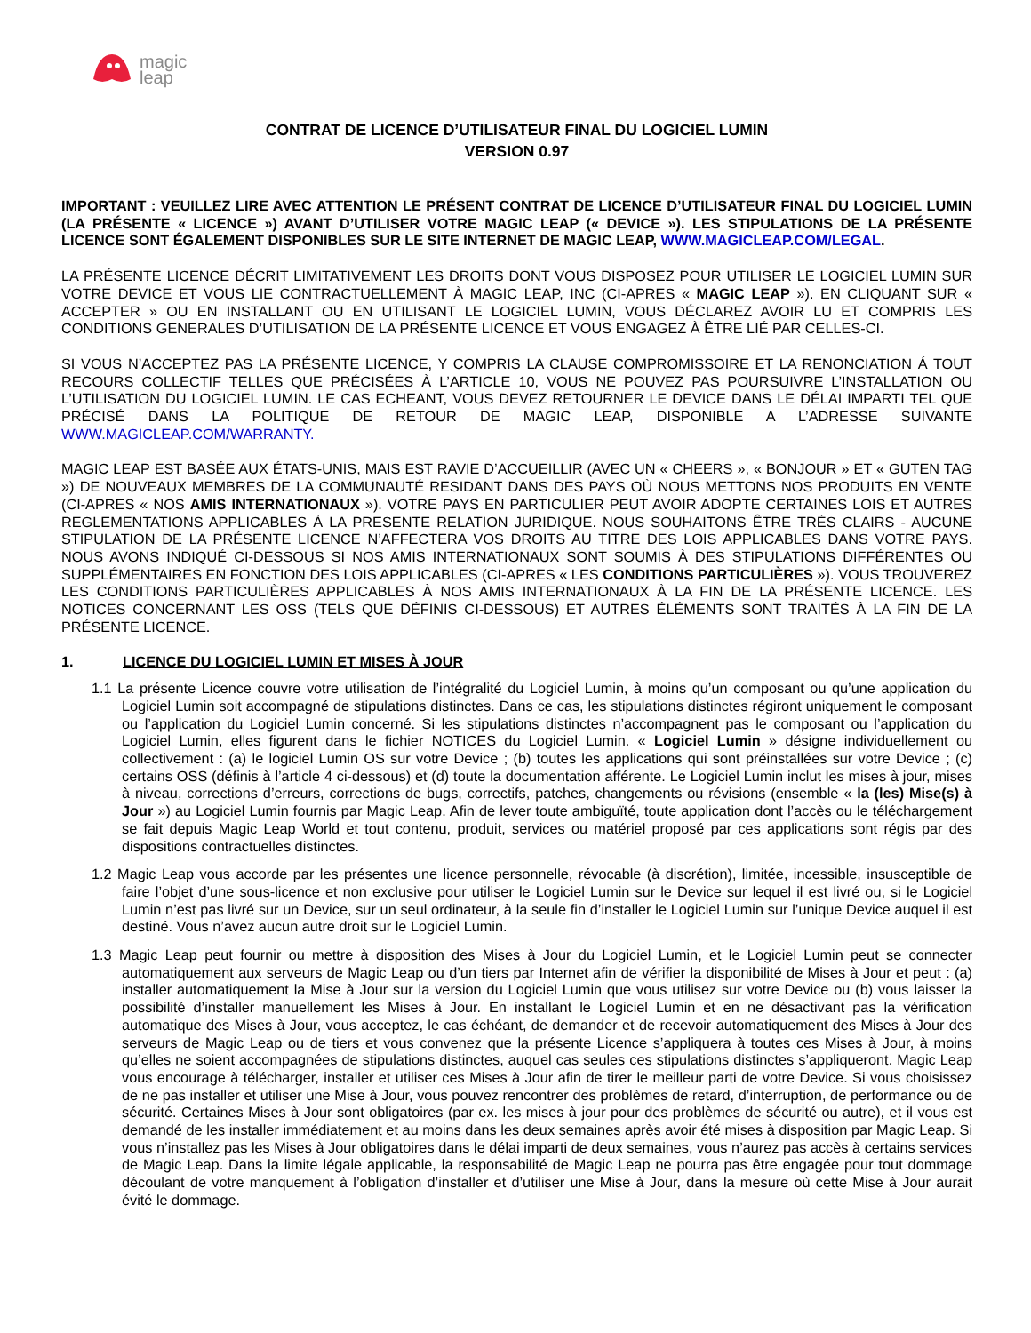magic
leap
CONTRAT DE LICENCE D’UTILISATEUR FINAL DU LOGICIEL LUMIN
VERSION 0.97
IMPORTANT : VEUILLEZ LIRE AVEC ATTENTION LE PRÉSENT CONTRAT DE LICENCE D’UTILISATEUR FINAL DU LOGICIEL LUMIN (LA PRÉSENTE « LICENCE ») AVANT D’UTILISER VOTRE MAGIC LEAP (« DEVICE »). LES STIPULATIONS DE LA PRÉSENTE LICENCE SONT ÉGALEMENT DISPONIBLES SUR LE SITE INTERNET DE MAGIC LEAP, WWW.MAGICLEAP.COM/LEGAL.
LA PRÉSENTE LICENCE DÉCRIT LIMITATIVEMENT LES DROITS DONT VOUS DISPOSEZ POUR UTILISER LE LOGICIEL LUMIN SUR VOTRE DEVICE ET VOUS LIE CONTRACTUELLEMENT À MAGIC LEAP, INC (CI-APRES « MAGIC LEAP »). EN CLIQUANT SUR « ACCEPTER » OU EN INSTALLANT OU EN UTILISANT LE LOGICIEL LUMIN, VOUS DÉCLAREZ AVOIR LU ET COMPRIS LES CONDITIONS GENERALES D’UTILISATION DE LA PRÉSENTE LICENCE ET VOUS ENGAGEZ À ÊTRE LIÉ PAR CELLES-CI.
SI VOUS N’ACCEPTEZ PAS LA PRÉSENTE LICENCE, Y COMPRIS LA CLAUSE COMPROMISSOIRE ET LA RENONCIATION Á TOUT RECOURS COLLECTIF TELLES QUE PRÉCISÉES À L’ARTICLE 10, VOUS NE POUVEZ PAS POURSUIVRE L’INSTALLATION OU L’UTILISATION DU LOGICIEL LUMIN. LE CAS ECHEANT, VOUS DEVEZ RETOURNER LE DEVICE DANS LE DÉLAI IMPARTI TEL QUE PRÉCISÉ DANS LA POLITIQUE DE RETOUR DE MAGIC LEAP, DISPONIBLE A L’ADRESSE SUIVANTE WWW.MAGICLEAP.COM/WARRANTY.
MAGIC LEAP EST BASÉE AUX ÉTATS-UNIS, MAIS EST RAVIE D’ACCUEILLIR (AVEC UN « CHEERS », « BONJOUR » ET « GUTEN TAG ») DE NOUVEAUX MEMBRES DE LA COMMUNAUTÉ RESIDANT DANS DES PAYS OÙ NOUS METTONS NOS PRODUITS EN VENTE (CI-APRES « NOS AMIS INTERNATIONAUX »). VOTRE PAYS EN PARTICULIER PEUT AVOIR ADOPTE CERTAINES LOIS ET AUTRES REGLEMENTATIONS APPLICABLES À LA PRESENTE RELATION JURIDIQUE. NOUS SOUHAITONS ÊTRE TRÈS CLAIRS - AUCUNE STIPULATION DE LA PRÉSENTE LICENCE N’AFFECTERA VOS DROITS AU TITRE DES LOIS APPLICABLES DANS VOTRE PAYS. NOUS AVONS INDIQUÉ CI-DESSOUS SI NOS AMIS INTERNATIONAUX SONT SOUMIS À DES STIPULATIONS DIFFÉRENTES OU SUPPLÉMENTAIRES EN FONCTION DES LOIS APPLICABLES (CI-APRES « LES CONDITIONS PARTICULIÈRES »). VOUS TROUVEREZ LES CONDITIONS PARTICULIÈRES APPLICABLES À NOS AMIS INTERNATIONAUX À LA FIN DE LA PRÉSENTE LICENCE. LES NOTICES CONCERNANT LES OSS (TELS QUE DÉFINIS CI-DESSOUS) ET AUTRES ÉLÉMENTS SONT TRAITÉS À LA FIN DE LA PRÉSENTE LICENCE.
1. LICENCE DU LOGICIEL LUMIN ET MISES À JOUR
1.1 La présente Licence couvre votre utilisation de l’intégralité du Logiciel Lumin, à moins qu’un composant ou qu’une application du Logiciel Lumin soit accompagné de stipulations distinctes. Dans ce cas, les stipulations distinctes régiront uniquement le composant ou l’application du Logiciel Lumin concerné. Si les stipulations distinctes n’accompagnent pas le composant ou l’application du Logiciel Lumin, elles figurent dans le fichier NOTICES du Logiciel Lumin. « Logiciel Lumin » désigne individuellement ou collectivement : (a) le logiciel Lumin OS sur votre Device ; (b) toutes les applications qui sont préinstallées sur votre Device ; (c) certains OSS (définis à l’article 4 ci-dessous) et (d) toute la documentation afférente. Le Logiciel Lumin inclut les mises à jour, mises à niveau, corrections d’erreurs, corrections de bugs, correctifs, patches, changements ou révisions (ensemble « la (les) Mise(s) à Jour ») au Logiciel Lumin fournis par Magic Leap. Afin de lever toute ambiguïté, toute application dont l’accès ou le téléchargement se fait depuis Magic Leap World et tout contenu, produit, services ou matériel proposé par ces applications sont régis par des dispositions contractuelles distinctes.
1.2 Magic Leap vous accorde par les présentes une licence personnelle, révocable (à discrétion), limitée, incessible, insusceptible de faire l’objet d’une sous-licence et non exclusive pour utiliser le Logiciel Lumin sur le Device sur lequel il est livré ou, si le Logiciel Lumin n’est pas livré sur un Device, sur un seul ordinateur, à la seule fin d’installer le Logiciel Lumin sur l’unique Device auquel il est destiné. Vous n’avez aucun autre droit sur le Logiciel Lumin.
1.3 Magic Leap peut fournir ou mettre à disposition des Mises à Jour du Logiciel Lumin, et le Logiciel Lumin peut se connecter automatiquement aux serveurs de Magic Leap ou d’un tiers par Internet afin de vérifier la disponibilité de Mises à Jour et peut : (a) installer automatiquement la Mise à Jour sur la version du Logiciel Lumin que vous utilisez sur votre Device ou (b) vous laisser la possibilité d’installer manuellement les Mises à Jour. En installant le Logiciel Lumin et en ne désactivant pas la vérification automatique des Mises à Jour, vous acceptez, le cas échéant, de demander et de recevoir automatiquement des Mises à Jour des serveurs de Magic Leap ou de tiers et vous convenez que la présente Licence s’appliquera à toutes ces Mises à Jour, à moins qu’elles ne soient accompagnées de stipulations distinctes, auquel cas seules ces stipulations distinctes s’appliqueront. Magic Leap vous encourage à télécharger, installer et utiliser ces Mises à Jour afin de tirer le meilleur parti de votre Device. Si vous choisissez de ne pas installer et utiliser une Mise à Jour, vous pouvez rencontrer des problèmes de retard, d’interruption, de performance ou de sécurité. Certaines Mises à Jour sont obligatoires (par ex. les mises à jour pour des problèmes de sécurité ou autre), et il vous est demandé de les installer immédiatement et au moins dans les deux semaines après avoir été mises à disposition par Magic Leap. Si vous n’installez pas les Mises à Jour obligatoires dans le délai imparti de deux semaines, vous n’aurez pas accès à certains services de Magic Leap. Dans la limite légale applicable, la responsabilité de Magic Leap ne pourra pas être engagée pour tout dommage découlant de votre manquement à l’obligation d’installer et d’utiliser une Mise à Jour, dans la mesure où cette Mise à Jour aurait évité le dommage.